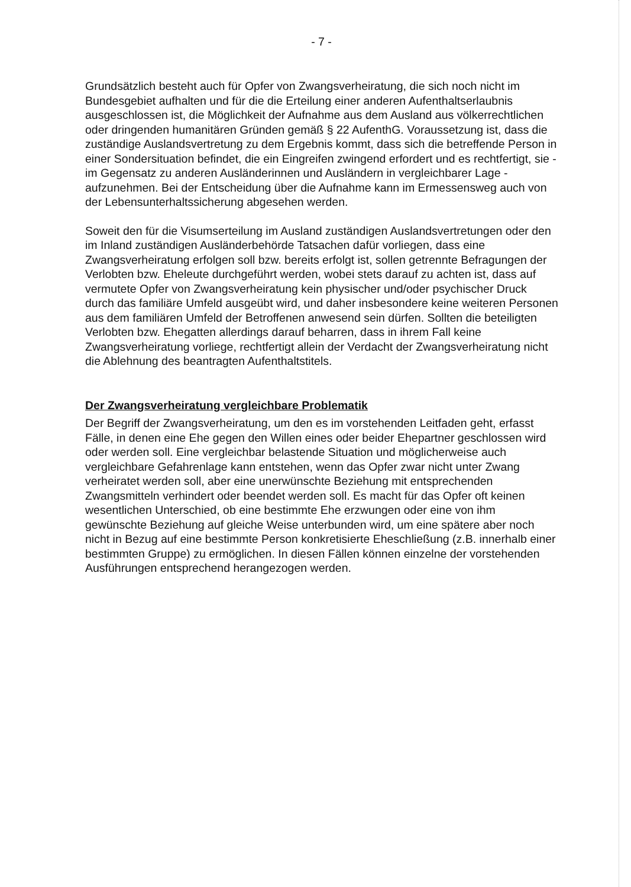- 7 -
Grundsätzlich besteht auch für Opfer von Zwangsverheiratung, die sich noch nicht im Bundesgebiet aufhalten und für die die Erteilung einer anderen Aufenthaltserlaubnis ausgeschlossen ist, die Möglichkeit der Aufnahme aus dem Ausland aus völkerrechtlichen oder dringenden humanitären Gründen gemäß § 22 AufenthG. Voraussetzung ist, dass die zuständige Auslandsvertretung zu dem Ergebnis kommt, dass sich die betreffende Person in einer Sondersituation befindet, die ein Eingreifen zwingend erfordert und es rechtfertigt, sie - im Gegensatz zu anderen Ausländerinnen und Ausländern in vergleichbarer Lage - aufzunehmen. Bei der Entscheidung über die Aufnahme kann im Ermessensweg auch von der Lebensunterhaltssicherung abgesehen werden.
Soweit den für die Visumserteilung im Ausland zuständigen Auslandsvertretungen oder den im Inland zuständigen Ausländerbehörde Tatsachen dafür vorliegen, dass eine Zwangsverheiratung erfolgen soll bzw. bereits erfolgt ist, sollen getrennte Befragungen der Verlobten bzw. Eheleute durchgeführt werden, wobei stets darauf zu achten ist, dass auf vermutete Opfer von Zwangsverheiratung kein physischer und/oder psychischer Druck durch das familiäre Umfeld ausgeübt wird, und daher insbesondere keine weiteren Personen aus dem familiären Umfeld der Betroffenen anwesend sein dürfen. Sollten die beteiligten Verlobten bzw. Ehegatten allerdings darauf beharren, dass in ihrem Fall keine Zwangsverheiratung vorliege, rechtfertigt allein der Verdacht der Zwangsverheiratung nicht die Ablehnung des beantragten Aufenthaltstitels.
Der Zwangsverheiratung vergleichbare Problematik
Der Begriff der Zwangsverheiratung, um den es im vorstehenden Leitfaden geht, erfasst Fälle, in denen eine Ehe gegen den Willen eines oder beider Ehepartner geschlossen wird oder werden soll. Eine vergleichbar belastende Situation und möglicherweise auch vergleichbare Gefahrenlage kann entstehen, wenn das Opfer zwar nicht unter Zwang verheiratet werden soll, aber eine unerwünschte Beziehung mit entsprechenden Zwangsmitteln verhindert oder beendet werden soll. Es macht für das Opfer oft keinen wesentlichen Unterschied, ob eine bestimmte Ehe erzwungen oder eine von ihm gewünschte Beziehung auf gleiche Weise unterbunden wird, um eine spätere aber noch nicht in Bezug auf eine bestimmte Person konkretisierte Eheschließung (z.B. innerhalb einer bestimmten Gruppe) zu ermöglichen. In diesen Fällen können einzelne der vorstehenden Ausführungen entsprechend herangezogen werden.